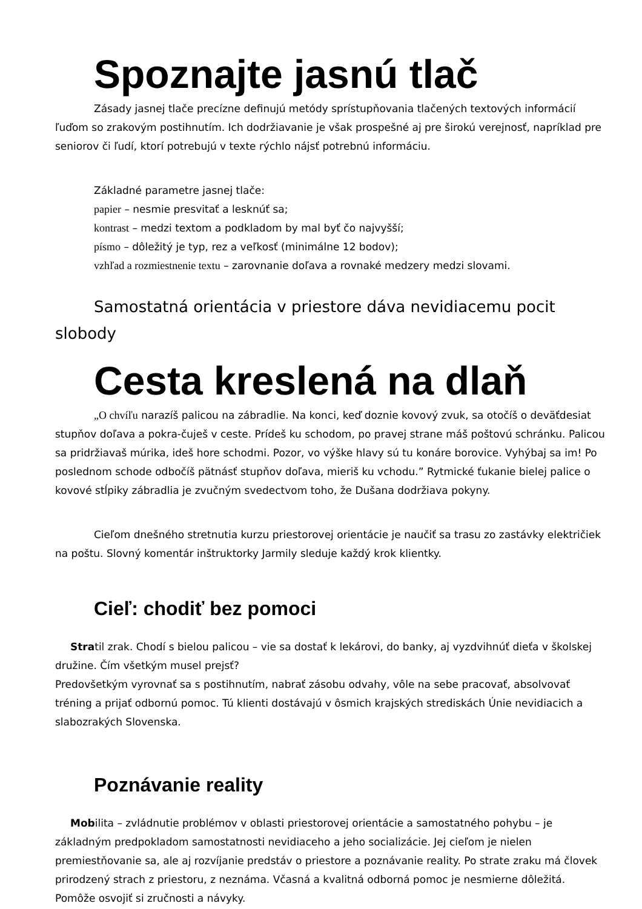Spoznajte jasnú tlač
Zásady jasnej tlače precízne definujú metódy sprístupňovania tlačených textových informácií ľuďom so zrakovým postihnutím. Ich dodržiavanie je však prospešné aj pre širokú verejnosť, napríklad pre seniorov či ľudí, ktorí potrebujú v texte rýchlo nájsť potrebnú informáciu.
Základné parametre jasnej tlače:
papier – nesmie presvitať a lesknúť sa;
kontrast – medzi textom a podkladom by mal byť čo najvyšší;
písmo – dôležitý je typ, rez a veľkosť (minimálne 12 bodov);
vzhľad a rozmiestnenie textu – zarovnanie doľava a rovnaké medzery medzi slovami.
Samostatná orientácia v priestore dáva nevidiacemu pocit slobody
Cesta kreslená na dlaň
„O chvíľu narazíš palicou na zábradlie. Na konci, keď doznie kovový zvuk, sa otočíš o deväťdesiat stupňov doľava a pokra-čuješ v ceste. Prídeš ku schodom, po pravej strane máš poštovú schránku. Palicou sa pridržiavaš múrika, ideš hore schodmi. Pozor, vo výške hlavy sú tu konáre borovice. Vyhýbaj sa im! Po poslednom schode odbočíš pätnásť stupňov doľava, mieriš ku vchodu.” Rytmické ťukanie bielej palice o kovové stĺpiky zábradlia je zvučným svedectvom toho, že Dušana dodržiava pokyny.
Cieľom dnešného stretnutia kurzu priestorovej orientácie je naučiť sa trasu zo zastávky električiek na poštu. Slovný komentár inštruktorky Jarmily sleduje každý krok klientky.
Cieľ: chodiť bez pomoci
Stratil zrak. Chodí s bielou palicou – vie sa dostať k lekárovi, do banky, aj vyzdvihnúť dieťa v školskej družine. Čím všetkým musel prejsť?
Predovšetkým vyrovnať sa s postihnutím, nabrať zásobu odvahy, vôle na sebe pracovať, absolvovať tréning a prijať odbornú pomoc. Tú klienti dostávajú v ôsmich krajských strediskách Únie nevidiacich a slabozrakých Slovenska.
Poznávanie reality
Mobilita – zvládnutie problémov v oblasti priestorovej orientácie a samostatného pohybu – je základným predpokladom samostatnosti nevidiaceho a jeho socializácie. Jej cieľom je nielen premiestňovanie sa, ale aj rozvíjanie predstáv o priestore a poznávanie reality. Po strate zraku má človek prirodzený strach z priestoru, z neznáma. Včasná a kvalitná odborná pomoc je nesmierne dôležitá. Pomôže osvojiť si zručnosti a návyky.